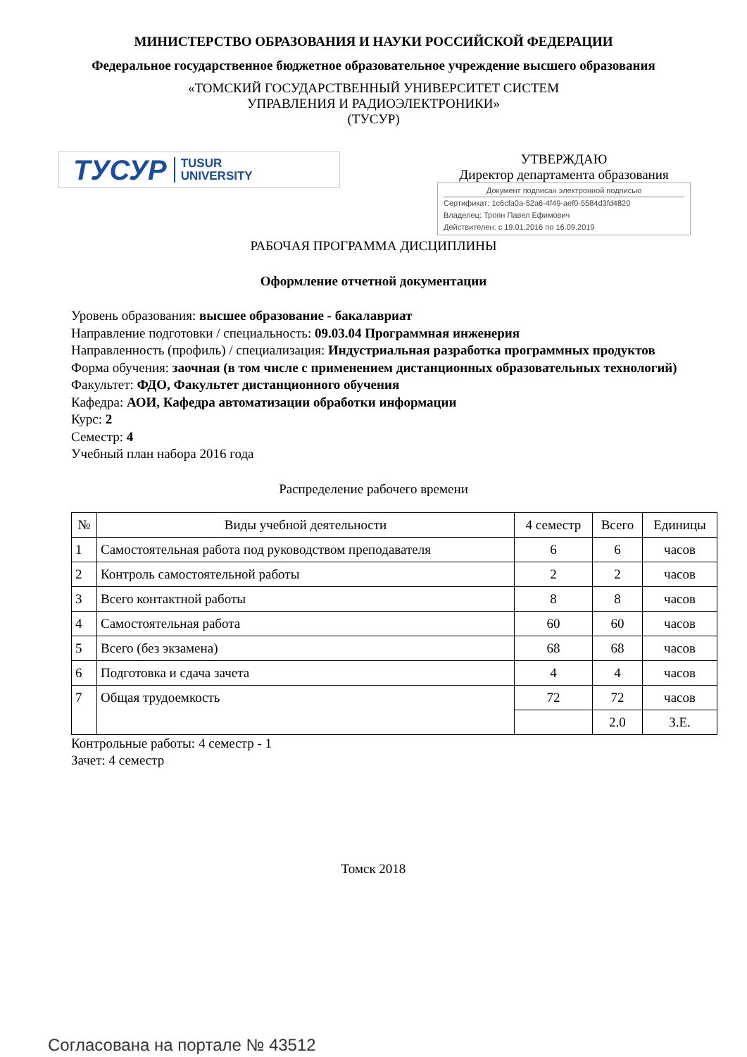МИНИСТЕРСТВО ОБРАЗОВАНИЯ И НАУКИ РОССИЙСКОЙ ФЕДЕРАЦИИ
Федеральное государственное бюджетное образовательное учреждение высшего образования
«ТОМСКИЙ ГОСУДАРСТВЕННЫЙ УНИВЕРСИТЕТ СИСТЕМ
УПРАВЛЕНИЯ И РАДИОЭЛЕКТРОНИКИ»
(ТУСУР)
ТУСУР TUSUR
UNIVERSITY
УТВЕРЖДАЮ
Директор департамента образования
Документ подписан электронной подписью
Сертификат: 1c6cfa0a-52a6-4f49-aef0-5584d3fd4820
Владелец: Троян Павел Ефимович
Действителен: с 19.01.2016 по 16.09.2019
РАБОЧАЯ ПРОГРАММА ДИСЦИПЛИНЫ
Оформление отчетной документации
Уровень образования: высшее образование - бакалавриат
Направление подготовки / специальность: 09.03.04 Программная инженерия
Направленность (профиль) / специализация: Индустриальная разработка программных продуктов
Форма обучения: заочная (в том числе с применением дистанционных образовательных технологий)
Факультет: ФДО, Факультет дистанционного обучения
Кафедра: АОИ, Кафедра автоматизации обработки информации
Курс: 2
Семестр: 4
Учебный план набора 2016 года
Распределение рабочего времени
| № | Виды учебной деятельности | 4 семестр | Всего | Единицы |
| --- | --- | --- | --- | --- |
| 1 | Самостоятельная работа под руководством преподавателя | 6 | 6 | часов |
| 2 | Контроль самостоятельной работы | 2 | 2 | часов |
| 3 | Всего контактной работы | 8 | 8 | часов |
| 4 | Самостоятельная работа | 60 | 60 | часов |
| 5 | Всего (без экзамена) | 68 | 68 | часов |
| 6 | Подготовка и сдача зачета | 4 | 4 | часов |
| 7 | Общая трудоемкость | 72 | 72 | часов |
| | | | 2.0 | З.Е. |
Контрольные работы: 4 семестр - 1
Зачет: 4 семестр
Томск 2018
Согласована на портале № 43512